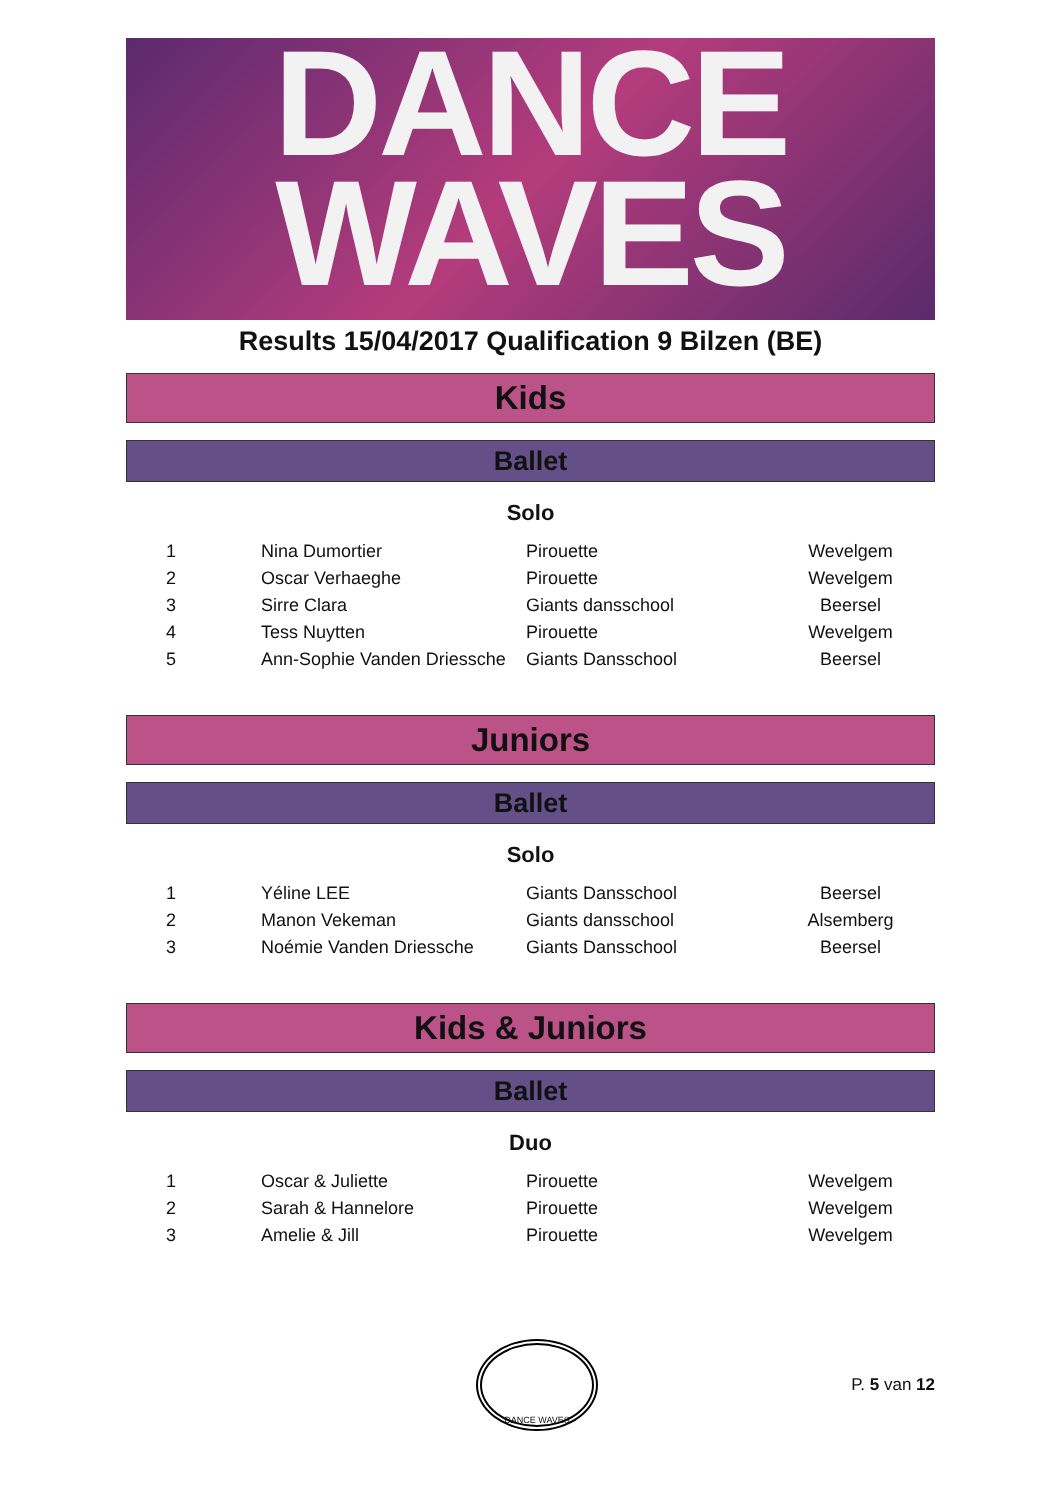DANCE
WAVES
Results 15/04/2017 Qualification 9 Bilzen (BE)
Kids
Ballet
Solo
| 1 | Nina Dumortier | Pirouette | Wevelgem |
| 2 | Oscar Verhaeghe | Pirouette | Wevelgem |
| 3 | Sirre Clara | Giants dansschool | Beersel |
| 4 | Tess Nuytten | Pirouette | Wevelgem |
| 5 | Ann-Sophie Vanden Driessche | Giants Dansschool | Beersel |
Juniors
Ballet
Solo
| 1 | Yéline LEE | Giants Dansschool | Beersel |
| 2 | Manon Vekeman | Giants dansschool | Alsemberg |
| 3 | Noémie Vanden Driessche | Giants Dansschool | Beersel |
Kids & Juniors
Ballet
Duo
| 1 | Oscar & Juliette | Pirouette | Wevelgem |
| 2 | Sarah & Hannelore | Pirouette | Wevelgem |
| 3 | Amelie & Jill | Pirouette | Wevelgem |
DANCE WAVES
P. 5 van 12